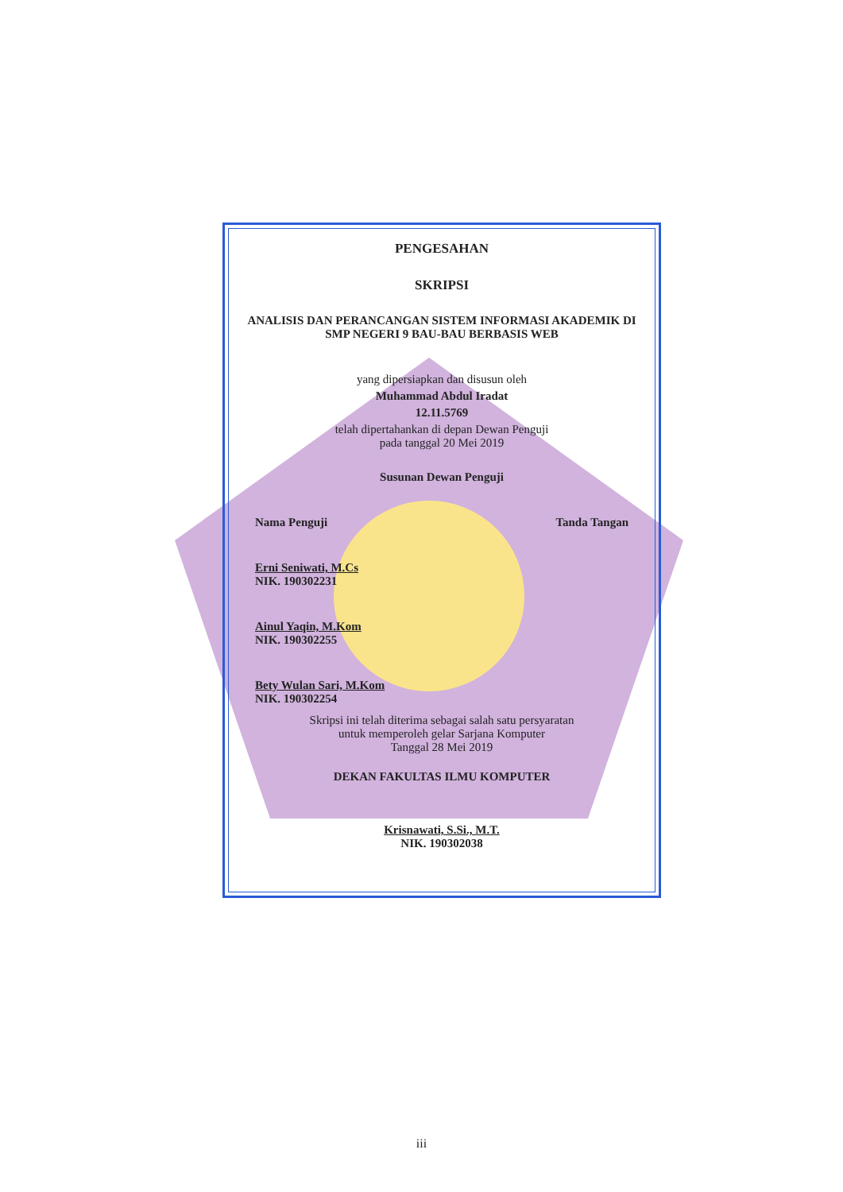PENGESAHAN
SKRIPSI
ANALISIS DAN PERANCANGAN SISTEM INFORMASI AKADEMIK DI
SMP NEGERI 9 BAU-BAU BERBASIS WEB
yang dipersiapkan dan disusun oleh
Muhammad Abdul Iradat
12.11.5769
telah dipertahankan di depan Dewan Penguji
pada tanggal 20 Mei 2019
Susunan Dewan Penguji
Nama Penguji Tanda Tangan
Erni Seniwati, M.Cs
NIK. 190302231
Ainul Yaqin, M.Kom
NIK. 190302255
Bety Wulan Sari, M.Kom
NIK. 190302254
Skripsi ini telah diterima sebagai salah satu persyaratan
untuk memperoleh gelar Sarjana Komputer
Tanggal 28 Mei 2019
DEKAN FAKULTAS ILMU KOMPUTER
Krisnawati, S.Si., M.T.
NIK. 190302038
iii